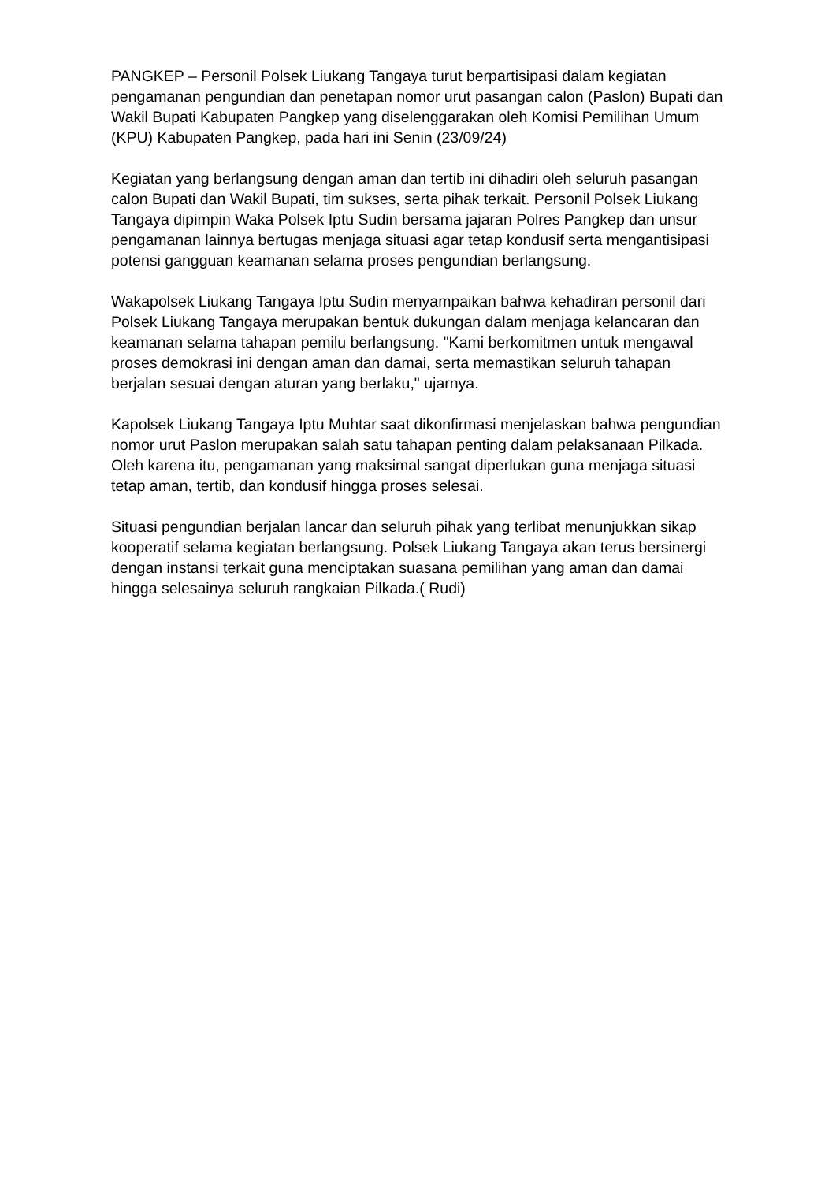PANGKEP – Personil Polsek Liukang Tangaya turut berpartisipasi dalam kegiatan pengamanan pengundian dan penetapan nomor urut pasangan calon (Paslon) Bupati dan Wakil Bupati Kabupaten Pangkep yang diselenggarakan oleh Komisi Pemilihan Umum (KPU) Kabupaten Pangkep, pada hari ini Senin (23/09/24)
Kegiatan yang berlangsung dengan aman dan tertib ini dihadiri oleh seluruh pasangan calon Bupati dan Wakil Bupati, tim sukses, serta pihak terkait. Personil Polsek Liukang Tangaya dipimpin Waka Polsek Iptu Sudin bersama jajaran Polres Pangkep dan unsur pengamanan lainnya bertugas menjaga situasi agar tetap kondusif serta mengantisipasi potensi gangguan keamanan selama proses pengundian berlangsung.
Wakapolsek Liukang Tangaya Iptu Sudin menyampaikan bahwa kehadiran personil dari Polsek Liukang Tangaya merupakan bentuk dukungan dalam menjaga kelancaran dan keamanan selama tahapan pemilu berlangsung. "Kami berkomitmen untuk mengawal proses demokrasi ini dengan aman dan damai, serta memastikan seluruh tahapan berjalan sesuai dengan aturan yang berlaku," ujarnya.
Kapolsek Liukang Tangaya Iptu Muhtar saat dikonfirmasi menjelaskan bahwa pengundian nomor urut Paslon merupakan salah satu tahapan penting dalam pelaksanaan Pilkada. Oleh karena itu, pengamanan yang maksimal sangat diperlukan guna menjaga situasi tetap aman, tertib, dan kondusif hingga proses selesai.
Situasi pengundian berjalan lancar dan seluruh pihak yang terlibat menunjukkan sikap kooperatif selama kegiatan berlangsung. Polsek Liukang Tangaya akan terus bersinergi dengan instansi terkait guna menciptakan suasana pemilihan yang aman dan damai hingga selesainya seluruh rangkaian Pilkada.( Rudi)